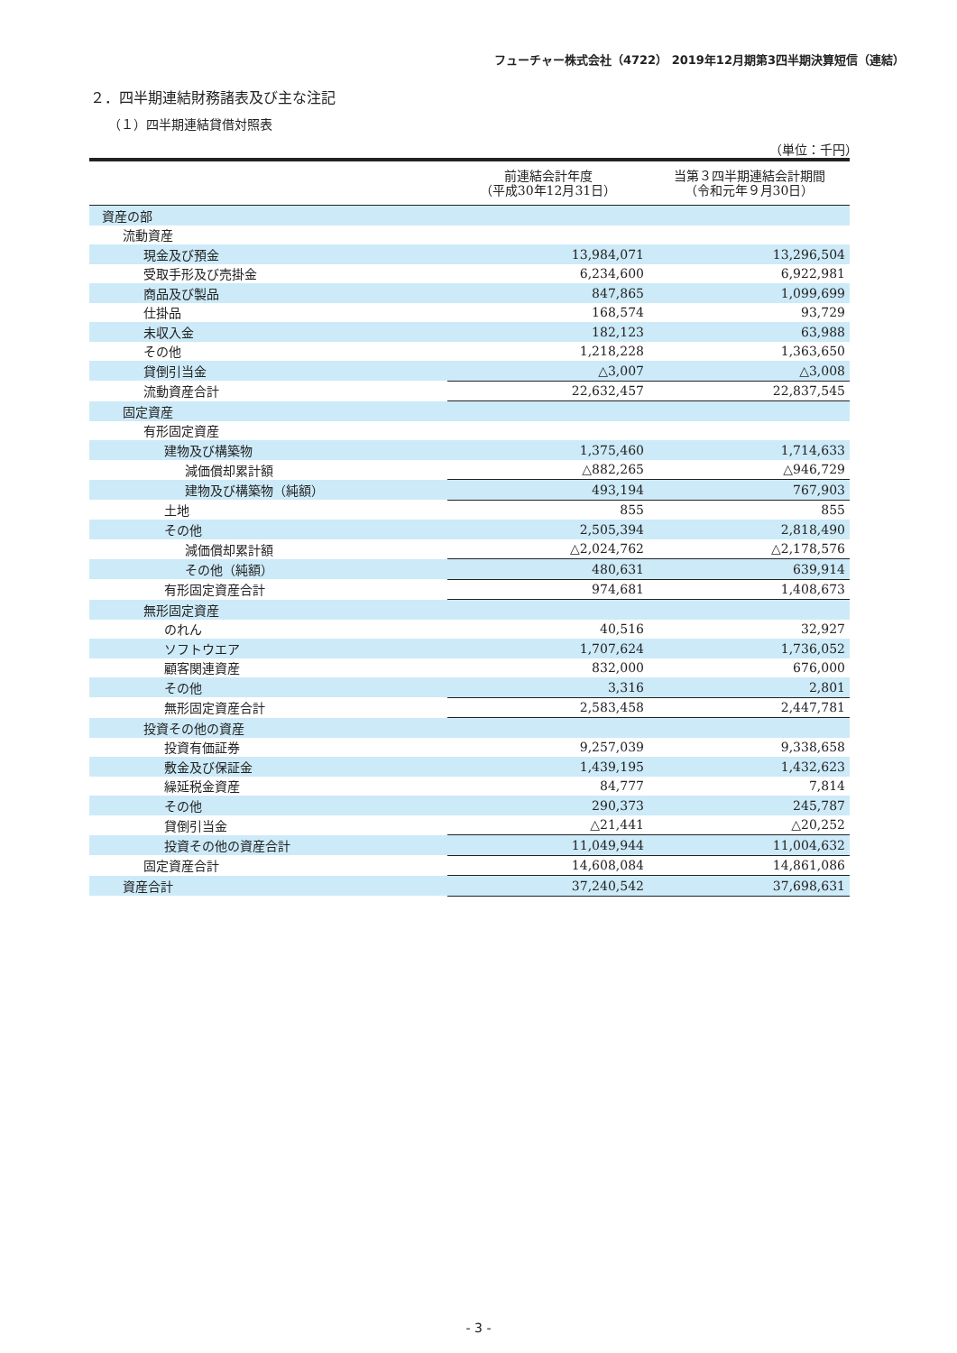フューチャー株式会社（4722） 2019年12月期第3四半期決算短信（連結）
２．四半期連結財務諸表及び主な注記
（１）四半期連結貸借対照表
（単位：千円）
| | 前連結会計年度 （平成30年12月31日） | 当第３四半期連結会計期間 （令和元年９月30日） |
| --- | --- | --- |
| 資産の部 | | |
| 流動資産 | | |
| 現金及び預金 | 13,984,071 | 13,296,504 |
| 受取手形及び売掛金 | 6,234,600 | 6,922,981 |
| 商品及び製品 | 847,865 | 1,099,699 |
| 仕掛品 | 168,574 | 93,729 |
| 未収入金 | 182,123 | 63,988 |
| その他 | 1,218,228 | 1,363,650 |
| 貸倒引当金 | △3,007 | △3,008 |
| 流動資産合計 | 22,632,457 | 22,837,545 |
| 固定資産 | | |
| 有形固定資産 | | |
| 建物及び構築物 | 1,375,460 | 1,714,633 |
| 減価償却累計額 | △882,265 | △946,729 |
| 建物及び構築物（純額） | 493,194 | 767,903 |
| 土地 | 855 | 855 |
| その他 | 2,505,394 | 2,818,490 |
| 減価償却累計額 | △2,024,762 | △2,178,576 |
| その他（純額） | 480,631 | 639,914 |
| 有形固定資産合計 | 974,681 | 1,408,673 |
| 無形固定資産 | | |
| のれん | 40,516 | 32,927 |
| ソフトウエア | 1,707,624 | 1,736,052 |
| 顧客関連資産 | 832,000 | 676,000 |
| その他 | 3,316 | 2,801 |
| 無形固定資産合計 | 2,583,458 | 2,447,781 |
| 投資その他の資産 | | |
| 投資有価証券 | 9,257,039 | 9,338,658 |
| 敷金及び保証金 | 1,439,195 | 1,432,623 |
| 繰延税金資産 | 84,777 | 7,814 |
| その他 | 290,373 | 245,787 |
| 貸倒引当金 | △21,441 | △20,252 |
| 投資その他の資産合計 | 11,049,944 | 11,004,632 |
| 固定資産合計 | 14,608,084 | 14,861,086 |
| 資産合計 | 37,240,542 | 37,698,631 |
- 3 -